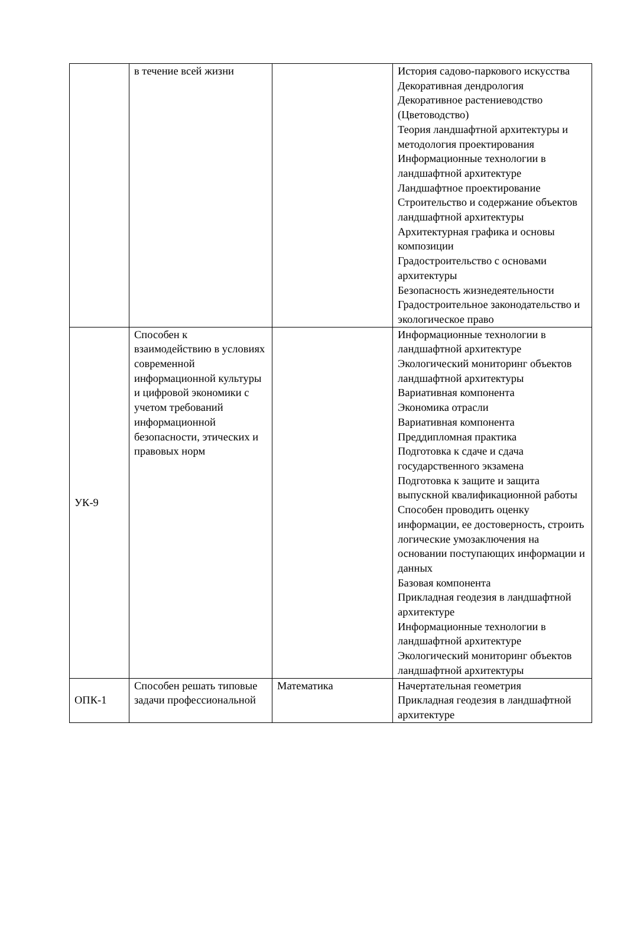| | в течение всей жизни | | История садово-паркового искусства Декоративная дендрология Декоративное растениеводство (Цветоводство) Теория ландшафтной архитектуры и методология проектирования Информационные технологии в ландшафтной архитектуре Ландшафтное проектирование Строительство и содержание объектов ландшафтной архитектуры Архитектурная графика и основы композиции Градостроительство с основами архитектуры Безопасность жизнедеятельности Градостроительное законодательство и экологическое право |
| УК-9 | Способен к взаимодействию в условиях современной информационной культуры и цифровой экономики с учетом требований информационной безопасности, этических и правовых норм | | Информационные технологии в ландшафтной архитектуре Экологический мониторинг объектов ландшафтной архитектуры Вариативная компонента Экономика отрасли Вариативная компонента Преддипломная практика Подготовка к сдаче и сдача государственного экзамена Подготовка к защите и защита выпускной квалификационной работы Способен проводить оценку информации, ее достоверность, строить логические умозаключения на основании поступающих информации и данных Базовая компонента Прикладная геодезия в ландшафтной архитектуре Информационные технологии в ландшафтной архитектуре Экологический мониторинг объектов ландшафтной архитектуры |
| ОПК-1 | Способен решать типовые задачи профессиональной | Математика | Начертательная геометрия Прикладная геодезия в ландшафтной архитектуре |